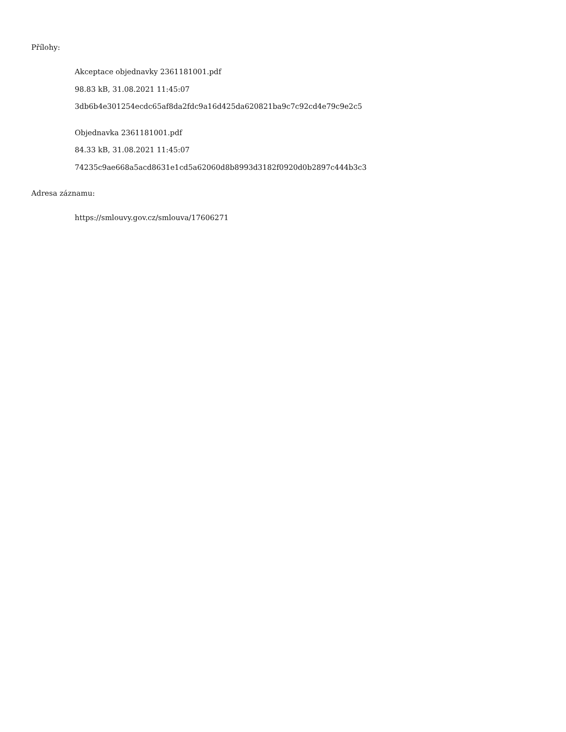Přílohy:
Akceptace objednavky 2361181001.pdf
98.83 kB, 31.08.2021 11:45:07
3db6b4e301254ecdc65af8da2fdc9a16d425da620821ba9c7c92cd4e79c9e2c5
Objednavka 2361181001.pdf
84.33 kB, 31.08.2021 11:45:07
74235c9ae668a5acd8631e1cd5a62060d8b8993d3182f0920d0b2897c444b3c3
Adresa záznamu:
https://smlouvy.gov.cz/smlouva/17606271